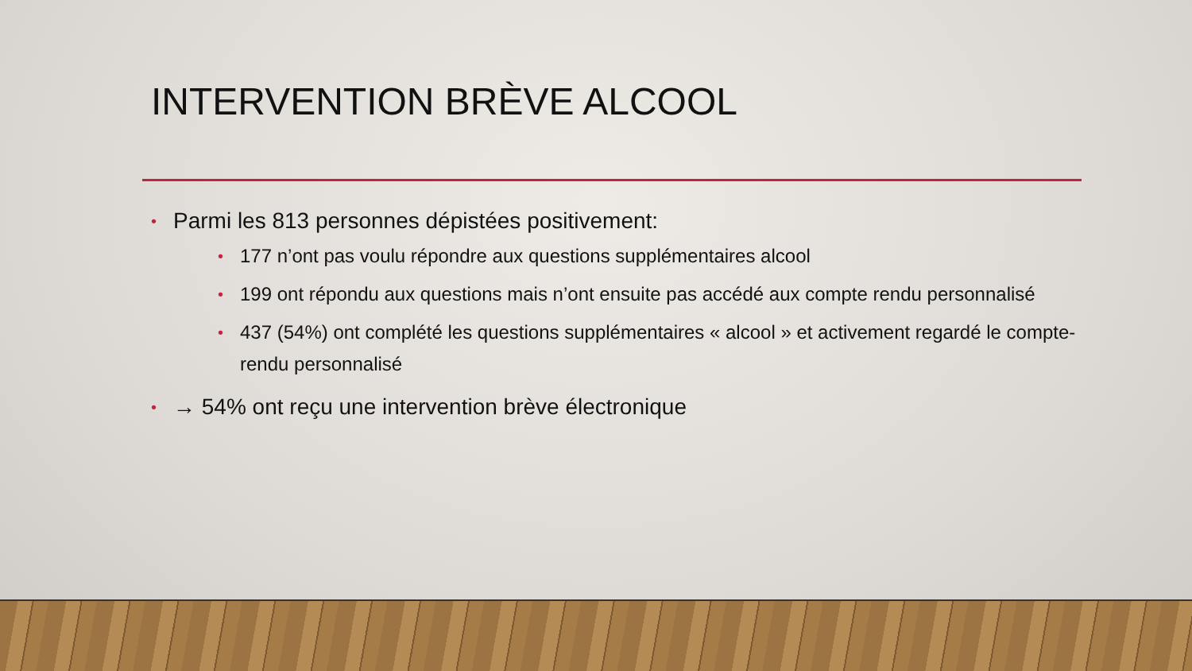INTERVENTION BRÈVE ALCOOL
• Parmi les 813 personnes dépistées positivement:
• 177 n’ont pas voulu répondre aux questions supplémentaires alcool
• 199 ont répondu aux questions mais n’ont ensuite pas accédé aux compte rendu personnalisé
• 437 (54%) ont complété les questions supplémentaires « alcool » et activement regardé le compte-rendu personnalisé
• → 54% ont reçu une intervention brève électronique